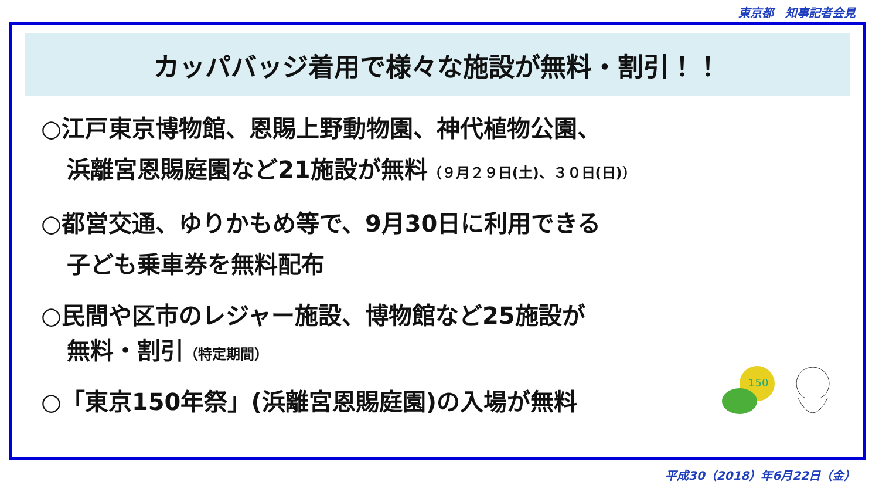東京都　知事記者会見
カッパバッジ着用で様々な施設が無料・割引！！
○江戸東京博物館、恩賜上野動物園、神代植物公園、
浜離宮恩賜庭園など21施設が無料（９月２９日(土)、３０日(日)）
○都営交通、ゆりかもめ等で、9月30日に利用できる
子ども乗車券を無料配布
○民間や区市のレジャー施設、博物館など25施設が
無料・割引（特定期間）
○「東京150年祭」(浜離宮恩賜庭園)の入場が無料
150
平成30（2018）年6月22日（金）